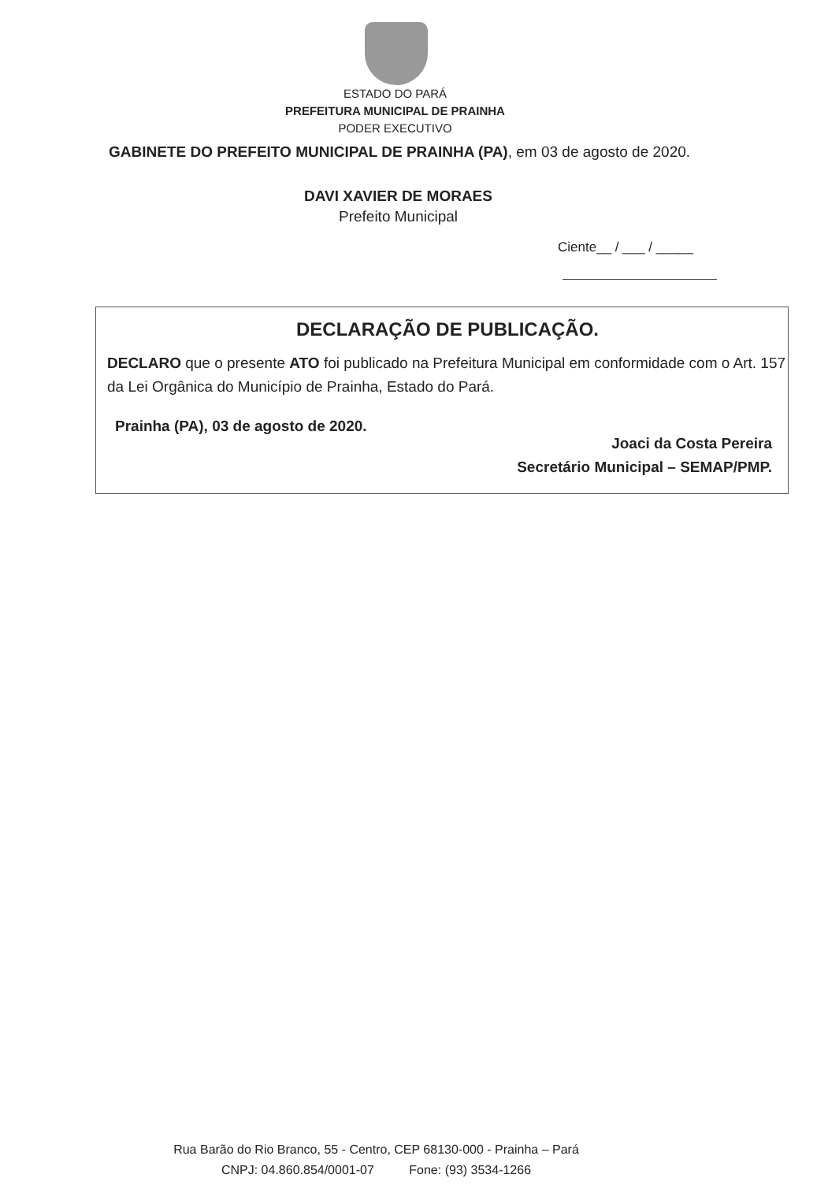ESTADO DO PARÁ
PREFEITURA MUNICIPAL DE PRAINHA
PODER EXECUTIVO
GABINETE DO PREFEITO MUNICIPAL DE PRAINHA (PA), em 03 de agosto de 2020.
DAVI XAVIER DE MORAES
Prefeito Municipal
Ciente__ / ___ / _____
DECLARAÇÃO DE PUBLICAÇÃO.
DECLARO que o presente ATO foi publicado na Prefeitura Municipal em conformidade com o Art. 157 da Lei Orgânica do Município de Prainha, Estado do Pará.
Prainha (PA), 03 de agosto de 2020.
Joaci da Costa Pereira
Secretário Municipal – SEMAP/PMP.
Rua Barão do Rio Branco, 55 - Centro, CEP 68130-000 - Prainha – Pará
CNPJ: 04.860.854/0001-07 Fone: (93) 3534-1266